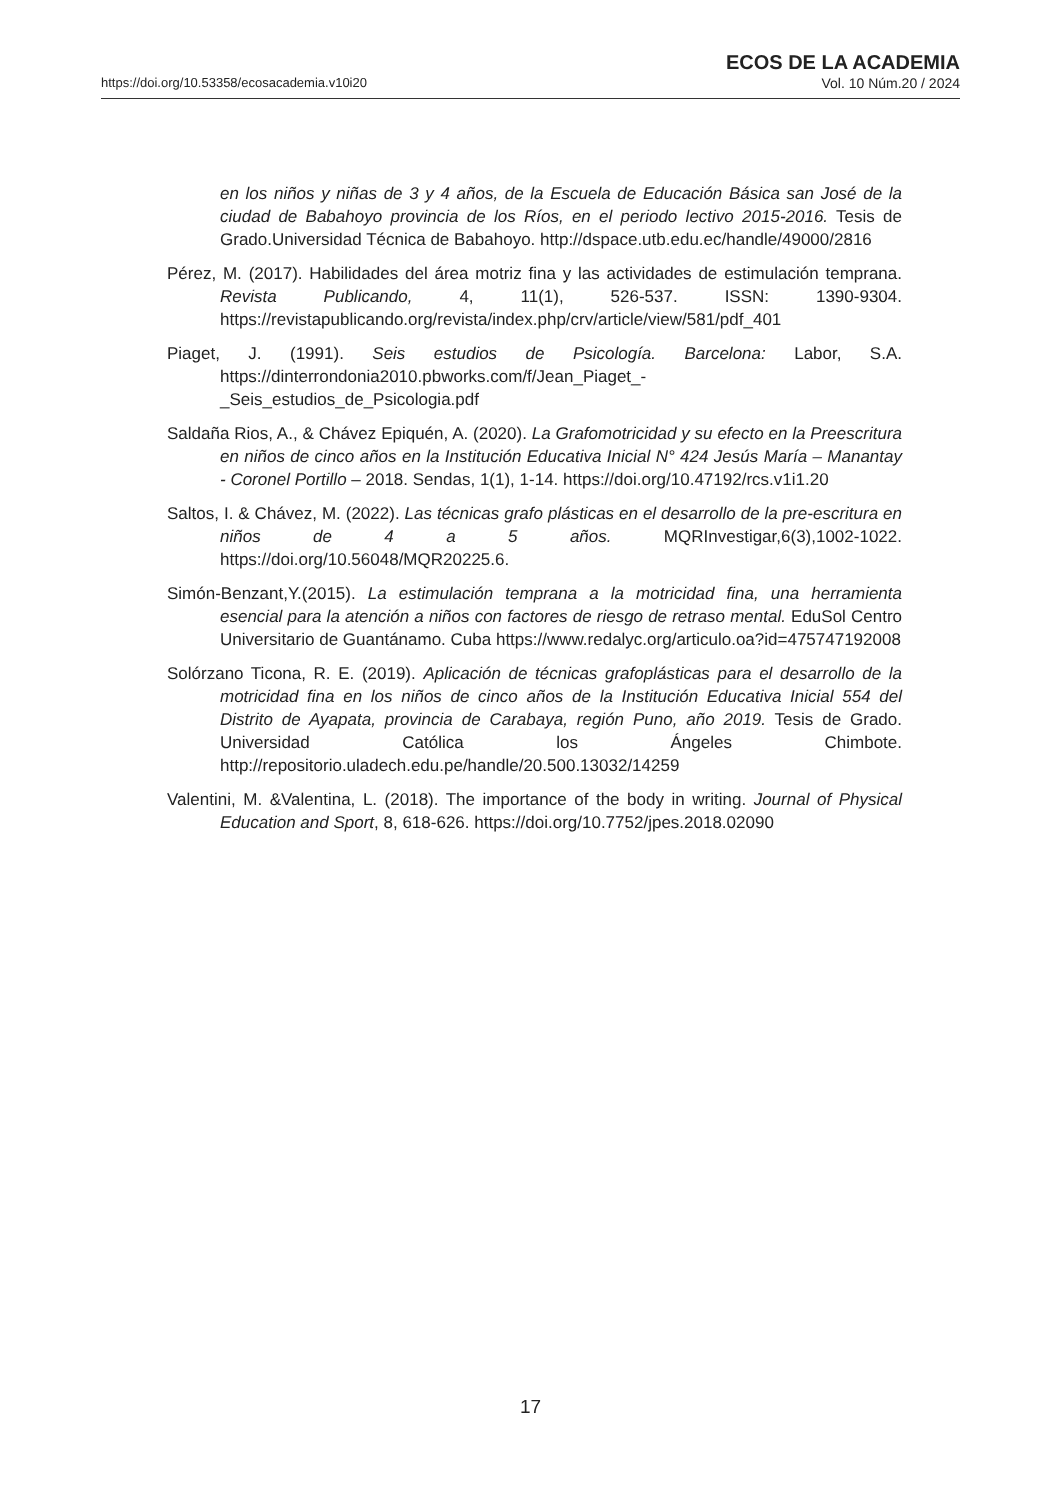https://doi.org/10.53358/ecosacademia.v10i20
ECOS DE LA ACADEMIA
Vol. 10 Núm.20 / 2024
en los niños y niñas de 3 y 4 años, de la Escuela de Educación Básica san José de la ciudad de Babahoyo provincia de los Ríos, en el periodo lectivo 2015-2016. Tesis de Grado.Universidad Técnica de Babahoyo. http://dspace.utb.edu.ec/handle/49000/2816
Pérez, M. (2017). Habilidades del área motriz fina y las actividades de estimulación temprana. Revista Publicando, 4, 11(1), 526-537. ISSN: 1390-9304. https://revistapublicando.org/revista/index.php/crv/article/view/581/pdf_401
Piaget, J. (1991). Seis estudios de Psicología. Barcelona: Labor, S.A. https://dinterrondonia2010.pbworks.com/f/Jean_Piaget_-_Seis_estudios_de_Psicologia.pdf
Saldaña Rios, A., & Chávez Epiquén, A. (2020). La Grafomotricidad y su efecto en la Preescritura en niños de cinco años en la Institución Educativa Inicial N° 424 Jesús María – Manantay - Coronel Portillo – 2018. Sendas, 1(1), 1-14. https://doi.org/10.47192/rcs.v1i1.20
Saltos, I. & Chávez, M. (2022). Las técnicas grafo plásticas en el desarrollo de la pre-escritura en niños de 4 a 5 años. MQRInvestigar,6(3),1002-1022. https://doi.org/10.56048/MQR20225.6.
Simón-Benzant,Y.(2015). La estimulación temprana a la motricidad fina, una herramienta esencial para la atención a niños con factores de riesgo de retraso mental. EduSol Centro Universitario de Guantánamo. Cuba https://www.redalyc.org/articulo.oa?id=475747192008
Solórzano Ticona, R. E. (2019). Aplicación de técnicas grafoplásticas para el desarrollo de la motricidad fina en los niños de cinco años de la Institución Educativa Inicial 554 del Distrito de Ayapata, provincia de Carabaya, región Puno, año 2019. Tesis de Grado. Universidad Católica los Ángeles Chimbote. http://repositorio.uladech.edu.pe/handle/20.500.13032/14259
Valentini, M. &Valentina, L. (2018). The importance of the body in writing. Journal of Physical Education and Sport, 8, 618-626. https://doi.org/10.7752/jpes.2018.02090
17